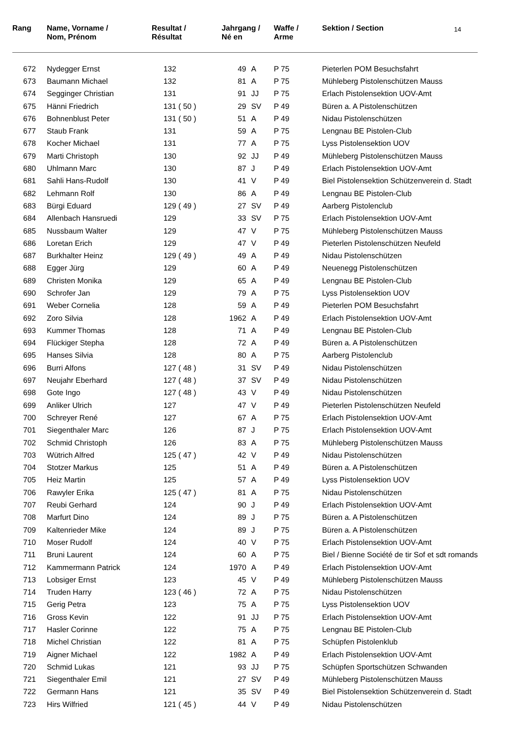14
| Rang | Name, Vorname / Nom, Prénom | Resultat / Résultat | Jahrgang / Né en | | Waffe / Arme | Sektion / Section |
| --- | --- | --- | --- | --- | --- | --- |
| 672 | Nydegger Ernst | 132 | 49 | A | P 75 | Pieterlen POM Besuchsfahrt |
| 673 | Baumann Michael | 132 | 81 | A | P 75 | Mühleberg Pistolenschützen Mauss |
| 674 | Segginger Christian | 131 | 91 | JJ | P 75 | Erlach Pistolensektion UOV-Amt |
| 675 | Hänni Friedrich | 131 ( 50 ) | 29 | SV | P 49 | Büren a. A Pistolenschützen |
| 676 | Bohnenblust Peter | 131 ( 50 ) | 51 | A | P 49 | Nidau Pistolenschützen |
| 677 | Staub Frank | 131 | 59 | A | P 75 | Lengnau BE Pistolen-Club |
| 678 | Kocher Michael | 131 | 77 | A | P 75 | Lyss Pistolensektion UOV |
| 679 | Marti Christoph | 130 | 92 | JJ | P 49 | Mühleberg Pistolenschützen Mauss |
| 680 | Uhlmann Marc | 130 | 87 | J | P 49 | Erlach Pistolensektion UOV-Amt |
| 681 | Sahli Hans-Rudolf | 130 | 41 | V | P 49 | Biel Pistolensektion Schützenverein d. Stadt |
| 682 | Lehmann Rolf | 130 | 86 | A | P 49 | Lengnau BE Pistolen-Club |
| 683 | Bürgi Eduard | 129 ( 49 ) | 27 | SV | P 49 | Aarberg Pistolenclub |
| 684 | Allenbach Hansruedi | 129 | 33 | SV | P 75 | Erlach Pistolensektion UOV-Amt |
| 685 | Nussbaum Walter | 129 | 47 | V | P 75 | Mühleberg Pistolenschützen Mauss |
| 686 | Loretan Erich | 129 | 47 | V | P 49 | Pieterlen Pistolenschützen Neufeld |
| 687 | Burkhalter Heinz | 129 ( 49 ) | 49 | A | P 49 | Nidau Pistolenschützen |
| 688 | Egger Jürg | 129 | 60 | A | P 49 | Neuenegg Pistolenschützen |
| 689 | Christen Monika | 129 | 65 | A | P 49 | Lengnau BE Pistolen-Club |
| 690 | Schrofer Jan | 129 | 79 | A | P 75 | Lyss Pistolensektion UOV |
| 691 | Weber Cornelia | 128 | 59 | A | P 49 | Pieterlen POM Besuchsfahrt |
| 692 | Zoro Silvia | 128 | 1962 | A | P 49 | Erlach Pistolensektion UOV-Amt |
| 693 | Kummer Thomas | 128 | 71 | A | P 49 | Lengnau BE Pistolen-Club |
| 694 | Flückiger Stepha | 128 | 72 | A | P 49 | Büren a. A Pistolenschützen |
| 695 | Hanses Silvia | 128 | 80 | A | P 75 | Aarberg Pistolenclub |
| 696 | Burri Alfons | 127 ( 48 ) | 31 | SV | P 49 | Nidau Pistolenschützen |
| 697 | Neujahr Eberhard | 127 ( 48 ) | 37 | SV | P 49 | Nidau Pistolenschützen |
| 698 | Gote Ingo | 127 ( 48 ) | 43 | V | P 49 | Nidau Pistolenschützen |
| 699 | Anliker Ulrich | 127 | 47 | V | P 49 | Pieterlen Pistolenschützen Neufeld |
| 700 | Schreyer René | 127 | 67 | A | P 75 | Erlach Pistolensektion UOV-Amt |
| 701 | Siegenthaler Marc | 126 | 87 | J | P 75 | Erlach Pistolensektion UOV-Amt |
| 702 | Schmid Christoph | 126 | 83 | A | P 75 | Mühleberg Pistolenschützen Mauss |
| 703 | Wütrich Alfred | 125 ( 47 ) | 42 | V | P 49 | Nidau Pistolenschützen |
| 704 | Stotzer Markus | 125 | 51 | A | P 49 | Büren a. A Pistolenschützen |
| 705 | Heiz Martin | 125 | 57 | A | P 49 | Lyss Pistolensektion UOV |
| 706 | Rawyler Erika | 125 ( 47 ) | 81 | A | P 75 | Nidau Pistolenschützen |
| 707 | Reubi Gerhard | 124 | 90 | J | P 49 | Erlach Pistolensektion UOV-Amt |
| 708 | Marfurt Dino | 124 | 89 | J | P 75 | Büren a. A Pistolenschützen |
| 709 | Kaltenrieder Mike | 124 | 89 | J | P 75 | Büren a. A Pistolenschützen |
| 710 | Moser Rudolf | 124 | 40 | V | P 75 | Erlach Pistolensektion UOV-Amt |
| 711 | Bruni Laurent | 124 | 60 | A | P 75 | Biel / Bienne Société de tir Sof et sdt romands |
| 712 | Kammermann Patrick | 124 | 1970 | A | P 49 | Erlach Pistolensektion UOV-Amt |
| 713 | Lobsiger Ernst | 123 | 45 | V | P 49 | Mühleberg Pistolenschützen Mauss |
| 714 | Truden Harry | 123 ( 46 ) | 72 | A | P 75 | Nidau Pistolenschützen |
| 715 | Gerig Petra | 123 | 75 | A | P 75 | Lyss Pistolensektion UOV |
| 716 | Gross Kevin | 122 | 91 | JJ | P 75 | Erlach Pistolensektion UOV-Amt |
| 717 | Hasler Corinne | 122 | 75 | A | P 75 | Lengnau BE Pistolen-Club |
| 718 | Michel Christian | 122 | 81 | A | P 75 | Schüpfen Pistolenklub |
| 719 | Aigner Michael | 122 | 1982 | A | P 49 | Erlach Pistolensektion UOV-Amt |
| 720 | Schmid Lukas | 121 | 93 | JJ | P 75 | Schüpfen Sportschützen Schwanden |
| 721 | Siegenthaler Emil | 121 | 27 | SV | P 49 | Mühleberg Pistolenschützen Mauss |
| 722 | Germann Hans | 121 | 35 | SV | P 49 | Biel Pistolensektion Schützenverein d. Stadt |
| 723 | Hirs Wilfried | 121 ( 45 ) | 44 | V | P 49 | Nidau Pistolenschützen |